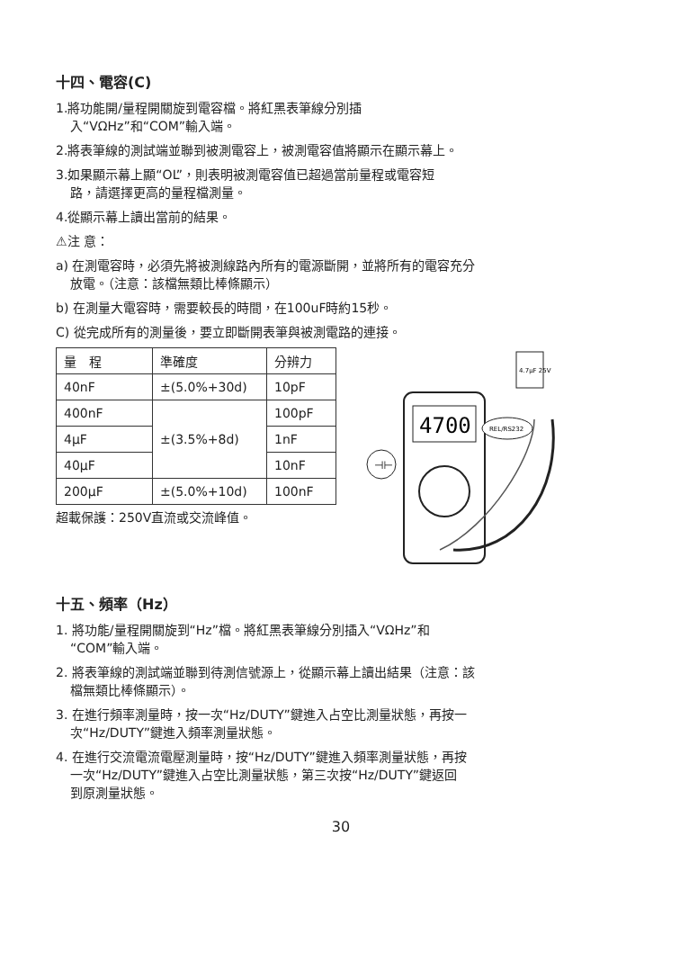十四、電容(C)
1.將功能開/量程開關旋到電容檔。將紅黑表筆線分別插
入“VΩHz”和“COM”輸入端。
2.將表筆線的測試端並聯到被測電容上，被測電容值將顯示在顯示幕上。
3.如果顯示幕上顯“OL”，則表明被測電容值已超過當前量程或電容短
路，請選擇更高的量程檔測量。
4.從顯示幕上讀出當前的結果。
⚠注 意：
a) 在測電容時，必須先將被測線路內所有的電源斷開，並將所有的電容充分
放電。（注意：該檔無類比棒條顯示）
b) 在測量大電容時，需要較長的時間，在100uF時約15秒。
C) 從完成所有的測量後，要立即斷開表筆與被測電路的連接。
| 量 程 | 準確度 | 分辨力 |
| 40nF | ±(5.0%+30d) | 10pF |
| 400nF | ±(3.5%+8d) | 100pF |
| 4μF | | 1nF |
| 40μF | | 10nF |
| 200μF | ±(5.0%+10d) | 100nF |
超載保護：250V直流或交流峰值。
4700
4.7μF 25V
REL/RS232
⊣⊢
十五、頻率（Hz）
1. 將功能/量程開關旋到“Hz”檔。將紅黑表筆線分別插入“VΩHz”和
“COM”輸入端。
2. 將表筆線的測試端並聯到待測信號源上，從顯示幕上讀出結果（注意：該
檔無類比棒條顯示）。
3. 在進行頻率測量時，按一次“Hz/DUTY”鍵進入占空比測量狀態，再按一
次“Hz/DUTY”鍵進入頻率測量狀態。
4. 在進行交流電流電壓測量時，按“Hz/DUTY”鍵進入頻率測量狀態，再按
一次“Hz/DUTY”鍵進入占空比測量狀態，第三次按“Hz/DUTY”鍵返回
到原測量狀態。
30